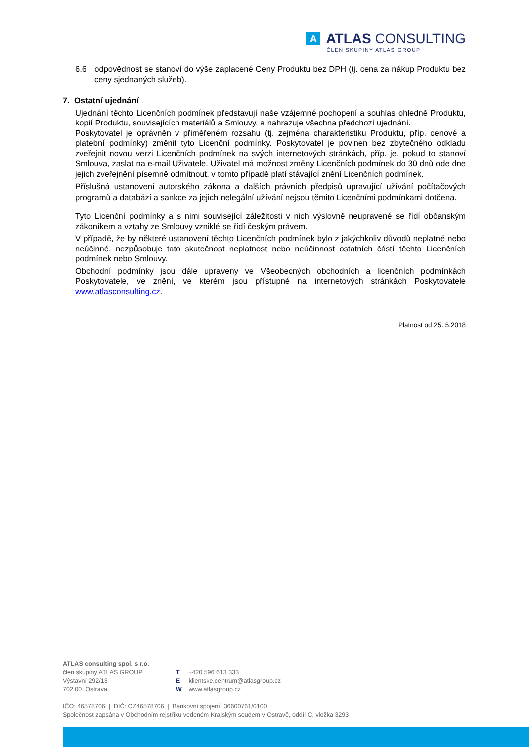A
ATLAS CONSULTING
ČLEN SKUPINY ATLAS GROUP
6.6 odpovědnost se stanoví do výše zaplacené Ceny Produktu bez DPH (tj. cena za nákup Produktu bez ceny sjednaných služeb).
7. Ostatní ujednání
Ujednání těchto Licenčních podmínek představují naše vzájemné pochopení a souhlas ohledně Produktu, kopií Produktu, souvisejících materiálů a Smlouvy, a nahrazuje všechna předchozí ujednání.
Poskytovatel je oprávněn v přiměřeném rozsahu (tj. zejména charakteristiku Produktu, příp. cenové a platební podmínky) změnit tyto Licenční podmínky. Poskytovatel je povinen bez zbytečného odkladu zveřejnit novou verzi Licenčních podmínek na svých internetových stránkách, příp. je, pokud to stanoví Smlouva, zaslat na e-mail Uživatele. Uživatel má možnost změny Licenčních podmínek do 30 dnů ode dne jejich zveřejnění písemně odmítnout, v tomto případě platí stávající znění Licenčních podmínek.
Příslušná ustanovení autorského zákona a dalších právních předpisů upravující užívání počítačových programů a databází a sankce za jejich nelegální užívání nejsou těmito Licenčními podmínkami dotčena.
Tyto Licenční podmínky a s nimi související záležitosti v nich výslovně neupravené se řídí občanským zákoníkem a vztahy ze Smlouvy vzniklé se řídí českým právem.
V případě, že by některé ustanovení těchto Licenčních podmínek bylo z jakýchkoliv důvodů neplatné nebo neúčinné, nezpůsobuje tato skutečnost neplatnost nebo neúčinnost ostatních částí těchto Licenčních podmínek nebo Smlouvy.
Obchodní podmínky jsou dále upraveny ve Všeobecných obchodních a licenčních podmínkách Poskytovatele, ve znění, ve kterém jsou přístupné na internetových stránkách Poskytovatele www.atlasconsulting.cz.
Platnost od 25. 5.2018
ATLAS consulting spol. s r.o.
člen skupiny ATLAS GROUP
Výstavní 292/13
702 00 Ostrava
T +420 596 613 333
E klientske.centrum@atlasgroup.cz
W www.atlasgroup.cz
IČO: 46578706 | DIČ: CZ46578706 | Bankovní spojení: 36600761/0100
Společnost zapsána v Obchodním rejstříku vedeném Krajským soudem v Ostravě, oddíl C, vložka 3293